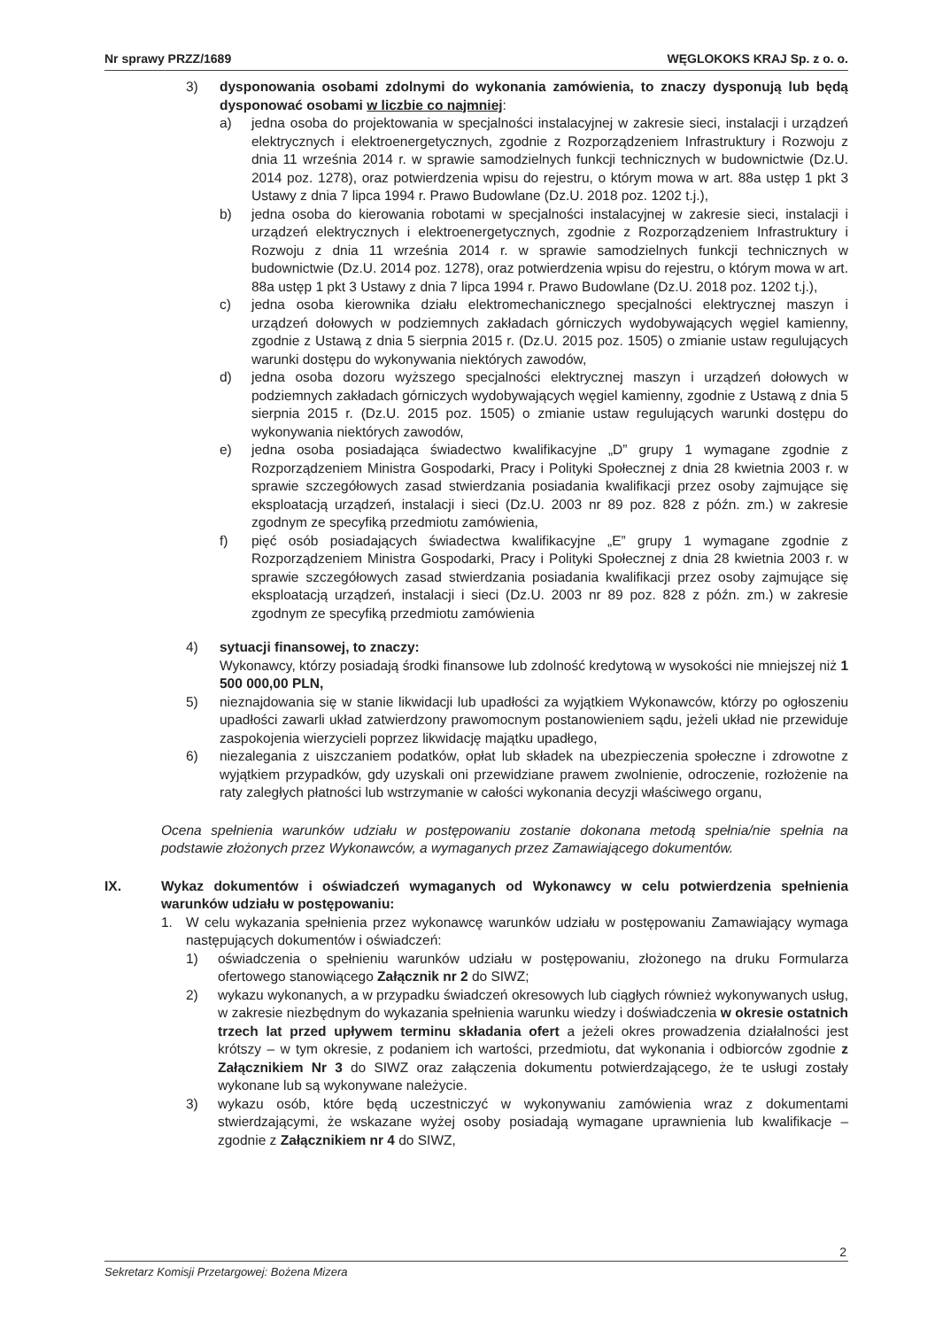Nr sprawy PRZZ/1689 WĘGLOKOKS KRAJ Sp. z o. o.
3) dysponowania osobami zdolnymi do wykonania zamówienia, to znaczy dysponują lub będą dysponować osobami w liczbie co najmniej:
a) jedna osoba do projektowania w specjalności instalacyjnej w zakresie sieci, instalacji i urządzeń elektrycznych i elektroenergetycznych, zgodnie z Rozporządzeniem Infrastruktury i Rozwoju z dnia 11 września 2014 r. w sprawie samodzielnych funkcji technicznych w budownictwie (Dz.U. 2014 poz. 1278), oraz potwierdzenia wpisu do rejestru, o którym mowa w art. 88a ustęp 1 pkt 3 Ustawy z dnia 7 lipca 1994 r. Prawo Budowlane (Dz.U. 2018 poz. 1202 t.j.),
b) jedna osoba do kierowania robotami w specjalności instalacyjnej w zakresie sieci, instalacji i urządzeń elektrycznych i elektroenergetycznych, zgodnie z Rozporządzeniem Infrastruktury i Rozwoju z dnia 11 września 2014 r. w sprawie samodzielnych funkcji technicznych w budownictwie (Dz.U. 2014 poz. 1278), oraz potwierdzenia wpisu do rejestru, o którym mowa w art. 88a ustęp 1 pkt 3 Ustawy z dnia 7 lipca 1994 r. Prawo Budowlane (Dz.U. 2018 poz. 1202 t.j.),
c) jedna osoba kierownika działu elektromechanicznego specjalności elektrycznej maszyn i urządzeń dołowych w podziemnych zakładach górniczych wydobywających węgiel kamienny, zgodnie z Ustawą z dnia 5 sierpnia 2015 r. (Dz.U. 2015 poz. 1505) o zmianie ustaw regulujących warunki dostępu do wykonywania niektórych zawodów,
d) jedna osoba dozoru wyższego specjalności elektrycznej maszyn i urządzeń dołowych w podziemnych zakładach górniczych wydobywających węgiel kamienny, zgodnie z Ustawą z dnia 5 sierpnia 2015 r. (Dz.U. 2015 poz. 1505) o zmianie ustaw regulujących warunki dostępu do wykonywania niektórych zawodów,
e) jedna osoba posiadająca świadectwo kwalifikacyjne „D” grupy 1 wymagane zgodnie z Rozporządzeniem Ministra Gospodarki, Pracy i Polityki Społecznej z dnia 28 kwietnia 2003 r. w sprawie szczegółowych zasad stwierdzania posiadania kwalifikacji przez osoby zajmujące się eksploatacją urządzeń, instalacji i sieci (Dz.U. 2003 nr 89 poz. 828 z późn. zm.) w zakresie zgodnym ze specyfiką przedmiotu zamówienia,
f) pięć osób posiadających świadectwa kwalifikacyjne „E” grupy 1 wymagane zgodnie z Rozporządzeniem Ministra Gospodarki, Pracy i Polityki Społecznej z dnia 28 kwietnia 2003 r. w sprawie szczegółowych zasad stwierdzania posiadania kwalifikacji przez osoby zajmujące się eksploatacją urządzeń, instalacji i sieci (Dz.U. 2003 nr 89 poz. 828 z późn. zm.) w zakresie zgodnym ze specyfiką przedmiotu zamówienia
4) sytuacji finansowej, to znaczy:
Wykonawcy, którzy posiadają środki finansowe lub zdolność kredytową w wysokości nie mniejszej niż 1 500 000,00 PLN,
5) nieznajdowania się w stanie likwidacji lub upadłości za wyjątkiem Wykonawców, którzy po ogłoszeniu upadłości zawarli układ zatwierdzony prawomocnym postanowieniem sądu, jeżeli układ nie przewiduje zaspokojenia wierzycieli poprzez likwidację majątku upadłego,
6) niezalegania z uiszczaniem podatków, opłat lub składek na ubezpieczenia społeczne i zdrowotne z wyjątkiem przypadków, gdy uzyskali oni przewidziane prawem zwolnienie, odroczenie, rozłożenie na raty zaległych płatności lub wstrzymanie w całości wykonania decyzji właściwego organu,
Ocena spełnienia warunków udziału w postępowaniu zostanie dokonana metodą spełnia/nie spełnia na podstawie złożonych przez Wykonawców, a wymaganych przez Zamawiającego dokumentów.
IX. Wykaz dokumentów i oświadczeń wymaganych od Wykonawcy w celu potwierdzenia spełnienia warunków udziału w postępowaniu:
1. W celu wykazania spełnienia przez wykonawcę warunków udziału w postępowaniu Zamawiający wymaga następujących dokumentów i oświadczeń:
1) oświadczenia o spełnieniu warunków udziału w postępowaniu, złożonego na druku Formularza ofertowego stanowiącego Załącznik nr 2 do SIWZ;
2) wykazu wykonanych, a w przypadku świadczeń okresowych lub ciągłych również wykonywanych usług, w zakresie niezbędnym do wykazania spełnienia warunku wiedzy i doświadczenia w okresie ostatnich trzech lat przed upływem terminu składania ofert a jeżeli okres prowadzenia działalności jest krótszy – w tym okresie, z podaniem ich wartości, przedmiotu, dat wykonania i odbiorców zgodnie z Załącznikiem Nr 3 do SIWZ oraz załączenia dokumentu potwierdzającego, że te usługi zostały wykonane lub są wykonywane należycie.
3) wykazu osób, które będą uczestniczyć w wykonywaniu zamówienia wraz z dokumentami stwierdzającymi, że wskazane wyżej osoby posiadają wymagane uprawnienia lub kwalifikacje – zgodnie z Załącznikiem nr 4 do SIWZ,
2
Sekretarz Komisji Przetargowej: Bożena Mizera